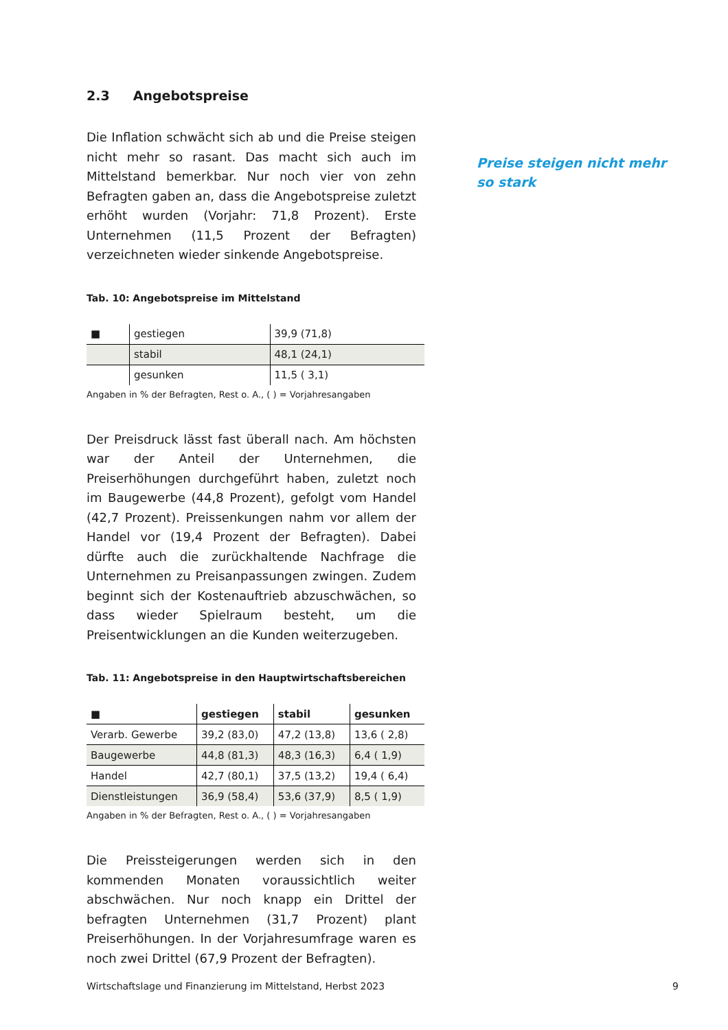2.3 Angebotspreise
Die Inflation schwächt sich ab und die Preise steigen nicht mehr so rasant. Das macht sich auch im Mittelstand bemerkbar. Nur noch vier von zehn Befragten gaben an, dass die Angebotspreise zuletzt erhöht wurden (Vorjahr: 71,8 Prozent). Erste Unternehmen (11,5 Prozent der Befragten) verzeichneten wieder sinkende Angebotspreise.
Tab. 10: Angebotspreise im Mittelstand
| ■ | gestiegen | 39,9 (71,8) |
| | stabil | 48,1 (24,1) |
| | gesunken | 11,5 ( 3,1) |
Angaben in % der Befragten, Rest o. A., ( ) = Vorjahresangaben
Der Preisdruck lässt fast überall nach. Am höchsten war der Anteil der Unternehmen, die Preiserhöhungen durchgeführt haben, zuletzt noch im Baugewerbe (44,8 Prozent), gefolgt vom Handel (42,7 Prozent). Preissenkungen nahm vor allem der Handel vor (19,4 Prozent der Befragten). Dabei dürfte auch die zurückhaltende Nachfrage die Unternehmen zu Preisanpassungen zwingen. Zudem beginnt sich der Kostenauftrieb abzuschwächen, so dass wieder Spielraum besteht, um die Preisentwicklungen an die Kunden weiterzugeben.
Tab. 11: Angebotspreise in den Hauptwirtschaftsbereichen
| ■ | gestiegen | stabil | gesunken |
| --- | --- | --- | --- |
| Verarb. Gewerbe | 39,2 (83,0) | 47,2 (13,8) | 13,6 ( 2,8) |
| Baugewerbe | 44,8 (81,3) | 48,3 (16,3) | 6,4 ( 1,9) |
| Handel | 42,7 (80,1) | 37,5 (13,2) | 19,4 ( 6,4) |
| Dienstleistungen | 36,9 (58,4) | 53,6 (37,9) | 8,5 ( 1,9) |
Angaben in % der Befragten, Rest o. A., ( ) = Vorjahresangaben
Die Preissteigerungen werden sich in den kommenden Monaten voraussichtlich weiter abschwächen. Nur noch knapp ein Drittel der befragten Unternehmen (31,7 Prozent) plant Preiserhöhungen. In der Vorjahresumfrage waren es noch zwei Drittel (67,9 Prozent der Befragten).
Preise steigen nicht mehr so stark
Wirtschaftslage und Finanzierung im Mittelstand, Herbst 2023 9